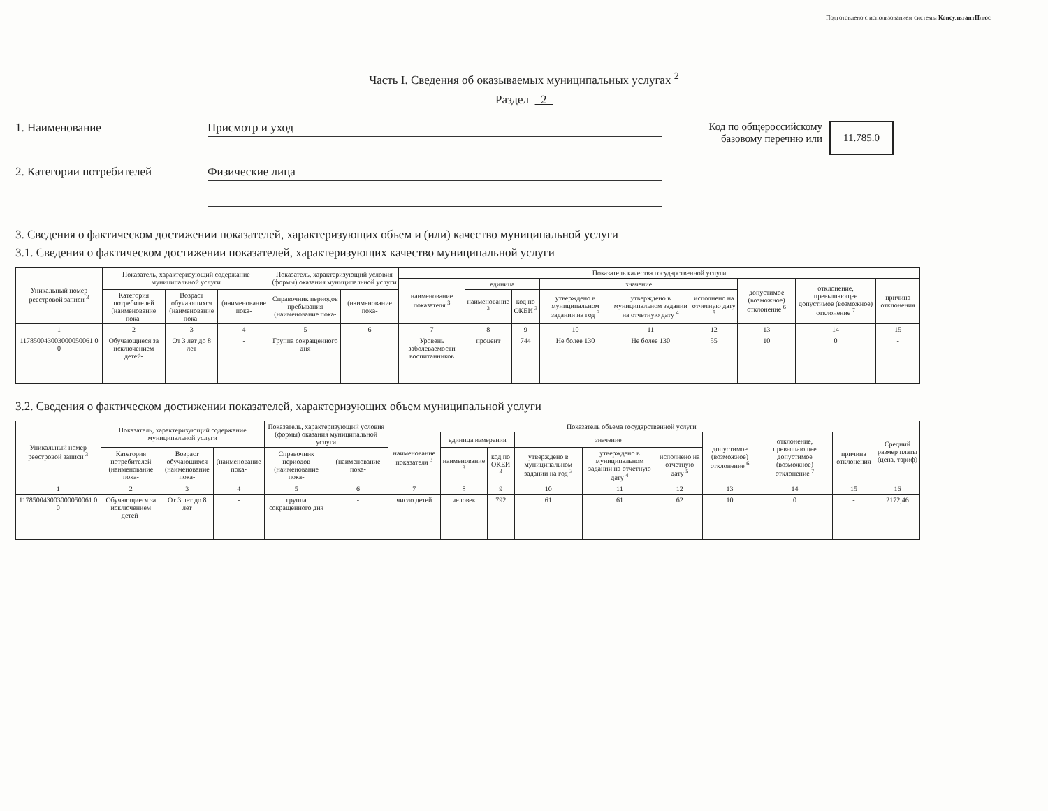Подготовлено с использованием системы КонсультантПлюс
Часть I. Сведения об оказываемых муниципальных услугах <sup>2</sup>
Раздел 2
1. Наименование Присмотр и уход Код по общероссийскому базовому перечню или
11.785.0
2. Категории потребителей Физические лица
3. Сведения о фактическом достижении показателей, характеризующих объем и (или) качество муниципальной услуги
3.1. Сведения о фактическом достижении показателей, характеризующих качество муниципальной услуги
| Уникальный номер реестровой записи <sup>3</sup> | Показатель, характеризующий содержание муниципальной услуги | | | Показатель, характеризующий условия (формы) оказания муниципальной услуги | | Показатель качества государственной услуги | | | | | | | | |
| --- | --- | --- | --- | --- | --- | --- | --- | --- | --- | --- | --- | --- | --- | --- |
| | | | | | | наименование показателя <sup>3</sup> | единица | | значение | | | допустимое (возможное) отклонение <sup>6</sup> | отклонение, превышающее допустимое (возможное) отклонение <sup>7</sup> | причина отклонения |
| | Категория потребителей (наименование пока- | Возраст обучающихся (наименование пока- | (наименование пока- | Справочник периодов пребывания (наименование пока- | (наименование пока- | | наименование <sup>3</sup> | код по ОКЕИ <sup>3</sup> | утверждено в муниципальном задании на год <sup>3</sup> | утверждено в муниципальном задании на отчетную дату <sup>4</sup> | исполнено на отчетную дату <sup>5</sup> | | | |
| 1 | 2 | 3 | 4 | 5 | 6 | 7 | 8 | 9 | 10 | 11 | 12 | 13 | 14 | 15 |
| 117850043003000050061 0 0 | Обучающиеся за исключением детей- | От 3 лет до 8 лет | - | Группа сокращенного дня | | Уровень заболеваемости воспитанников | процент | 744 | Не более 130 | Не более 130 | 55 | 10 | 0 | - |
3.2. Сведения о фактическом достижении показателей, характеризующих объем муниципальной услуги
| Уникальный номер реестровой записи <sup>3</sup> | Показатель, характеризующий содержание муниципальной услуги | | | Показатель, характеризующий условия (формы) оказания муниципальной услуги | | Показатель объема государственной услуги | | | | | | | | | Средний размер платы (цена, тариф) |
| --- | --- | --- | --- | --- | --- | --- | --- | --- | --- | --- | --- | --- | --- | --- | --- |
| | | | | | | наименование показателя <sup>3</sup> | единица измерения | | значение | | | допустимое (возможное) отклонение <sup>6</sup> | отклонение, превышающее допустимое (возможное) отклонение <sup>7</sup> | причина отклонения | |
| | Категория потребителей (наименование пока- | Возраст обучающихся (наименование пока- | (наименование пока- | Справочник периодов (наименование пока- | (наименование пока- | | наименование <sup>3</sup> | код по ОКЕИ <sup>3</sup> | утверждено в муниципальном задании на год <sup>3</sup> | утверждено в муниципальном задании на отчетную дату <sup>4</sup> | исполнено на отчетную дату <sup>5</sup> | | | | |
| 1 | 2 | 3 | 4 | 5 | 6 | 7 | 8 | 9 | 10 | 11 | 12 | 13 | 14 | 15 | 16 |
| 117850043003000050061 0 0 | Обучающиеся за исключением детей- | От 3 лет до 8 лет | - | группа сокращенного дня | - | число детей | человек | 792 | 61 | 61 | 62 | 10 | 0 | - | 2172,46 |